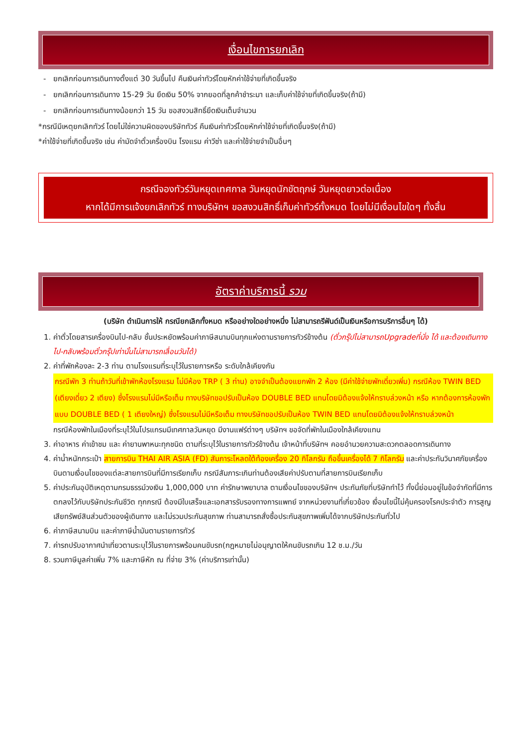เงื่อนไขการยกเลิก
- ยกเลิกก่อนการเดินทางตั้งแต่ 30 วันขึ้นไป คืนเงินค่าทัวร์โดยหักค่าใช้จ่ายที่เกิดขึ้นจริง
- ยกเลิกก่อนการเดินทาง 15-29 วัน ยึดเงิน 50% จากยอดที่ลูกค้าชำระมา และเก็บค่าใช้จ่ายที่เกิดขึ้นจริง(ถ้ามี)
- ยกเลิกก่อนการเดินทางน้อยกว่า 15 วัน ขอสงวนสิทธิ์ยึดเงินเต็มจำนวน
*กรณีมีเหตุยกเลิกทัวร์ โดยไม่ใช่ความผิดของบริษัททัวร์ คืนเงินค่าทัวร์โดยหักค่าใช้จ่ายที่เกิดขึ้นจริง(ถ้ามี)
*ค่าใช้จ่ายที่เกิดขึ้นจริง เช่น ค่ามัดจำตั๋วเครื่องบิน โรงแรม ค่าวีซ่า และค่าใช้จ่ายจำเป็นอื่นๆ
กรณีจองทัวร์วันหยุดเทศกาล วันหยุดนักขัตฤกษ์ วันหยุดยาวต่อเนื่อง
หากได้มีการแจ้งยกเลิกทัวร์ ทางบริษัทฯ ขอสงวนสิทธิ์เก็บค่าทัวร์ทั้งหมด โดยไม่มีเงื่อนไขใดๆ ทั้งสิ้น
อัตราค่าบริการนี้ รวม
(บริษัท ดำเนินการให้ กรณียกเลิกทั้งหมด หรืออย่างใดอย่างหนึ่ง ไม่สามารถรีฟันด์เป็นเงินหรือการบริการอื่นๆ ได้)
1. ค่าตั๋วโดยสารเครื่องบินไป-กลับ ชั้นประหยัดพร้อมค่าภาษีสนามบินทุกแห่งตามรายการทัวร์ข้างต้น (ตั๋วกรุ๊ปไม่สามารถUpgradeที่นั่ง ได้ และต้องเดินทางไป-กลับพร้อมตั๋วกรุ๊ปเท่านั้นไม่สามารถเลื่อนวันได้)
2. ค่าที่พักห้องละ 2-3 ท่าน ตามโรงแรมที่ระบุไว้ในรายการหรือ ระดับใกล้เคียงกัน
กรณีพัก 3 ท่านถ้าวันที่เข้าพักห้องโรงแรม ไม่มีห้อง TRP ( 3 ท่าน) อาจจำเป็นต้องแยกพัก 2 ห้อง (มีค่าใช้จ่ายพักเดี่ยวเพิ่ม) กรณีห้อง TWIN BED (เตียงเดี่ยว 2 เตียง) ซึ่งโรงแรมไม่มีหรือเต็ม ทางบริษัทขอปรับเป็นห้อง DOUBLE BED แทนโดยมิต้องแจ้งให้ทราบล่วงหน้า หรือ หากต้องการห้องพักแบบ DOUBLE BED ( 1 เตียงใหญ่) ซึ่งโรงแรมไม่มีหรือเต็ม ทางบริษัทขอปรับเป็นห้อง TWIN BED แทนโดยมิต้องแจ้งให้ทราบล่วงหน้า
กรณีห้องพักในเมืองที่ระบุไว้ในโปรแกรมมีเทศกาลวันหยุด มีงานแฟร์ต่างๆ บริษัทฯ ขอจัดที่พักในเมืองใกล้เคียงแทน
3. ค่าอาหาร ค่าเข้าชม และ ค่ายานพาหนะทุกชนิด ตามที่ระบุไว้ในรายการทัวร์ข้างต้น เจ้าหน้าที่บริษัทฯ คอยอำนวยความสะดวกตลอดการเดินทาง
4. ค่าน้ำหนักกระเป๋า สายการบิน THAI AIR ASIA (FD) สัมภาระโหลดใต้ท้องเครื่อง 20 กิโลกรัม ถือขึ้นเครื่องได้ 7 กิโลกรัม และค่าประกันวินาศภัยเครื่องบินตามเงื่อนไขของแต่ละสายการบินที่มีการเรียกเก็บ กรณีสัมภาระเกินท่านต้องเสียค่าปรับตามที่สายการบินเรียกเก็บ
5. ค่าประกันอุบัติเหตุตามกรมธรรม์วงเงิน 1,000,000 บาท ค่ารักษาพยาบาล ตามเงื่อนไขของบริษัทฯ ประกันภัยที่บริษัททำไว้ ทั้งนี้ย่อมอยู่ในข้อจำกัดที่มีการตกลงไว้กับบริษัทประกันชีวิต ทุกกรณี ต้องมีใบเสร็จและเอกสารรับรองทางการแพทย์ จากหน่วยงานที่เกี่ยวข้อง เงื่อนไขนี้ไม่คุ้มครองโรคประจำตัว การสูญเสียทรัพย์สินส่วนตัวของผู้เดินทาง และไม่รวมประกันสุขภาพ ท่านสามารถสั่งซื้อประกันสุขภาพเพิ่มได้จากบริษัทประกันทั่วไป
6. ค่าภาษีสนามบิน และค่าภาษีน้ำมันตามรายการทัวร์
7. ค่ารถปรับอากาศนำเที่ยวตามระบุไว้ในรายการพร้อมคนขับรถ(กฎหมายไม่อนุญาตให้คนขับรถเกิน 12 ช.ม./วัน
8. รวมภาษีมูลค่าเพิ่ม 7% และภาษีหัก ณ ที่จ่าย 3% (ค่าบริการเท่านั้น)